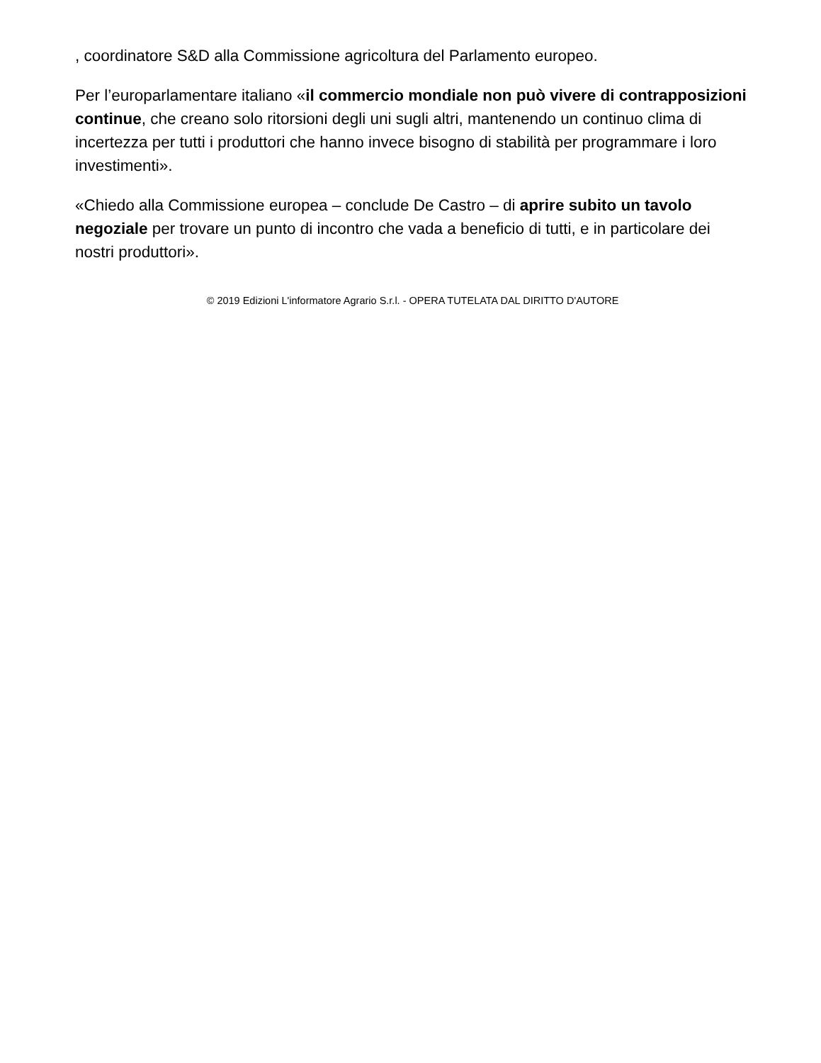, coordinatore S&D alla Commissione agricoltura del Parlamento europeo.
Per l’europarlamentare italiano «il commercio mondiale non può vivere di contrapposizioni continue, che creano solo ritorsioni degli uni sugli altri, mantenendo un continuo clima di incertezza per tutti i produttori che hanno invece bisogno di stabilità per programmare i loro investimenti».
«Chiedo alla Commissione europea – conclude De Castro – di aprire subito un tavolo negoziale per trovare un punto di incontro che vada a beneficio di tutti, e in particolare dei nostri produttori».
© 2019 Edizioni L'informatore Agrario S.r.l. - OPERA TUTELATA DAL DIRITTO D'AUTORE